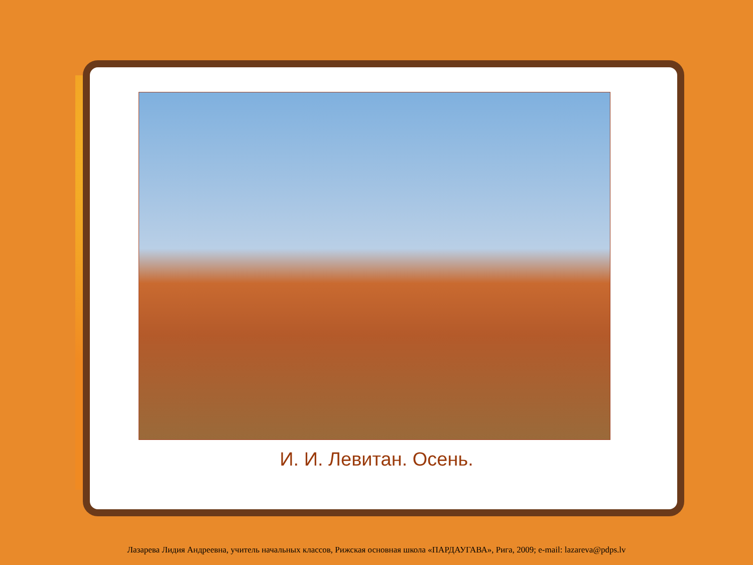И. И. Левитан. Осень.
Лазарева Лидия Андреевна, учитель начальных классов, Рижская основная школа «ПАРДАУГАВА», Рига, 2009; e-mail: lazareva@pdps.lv